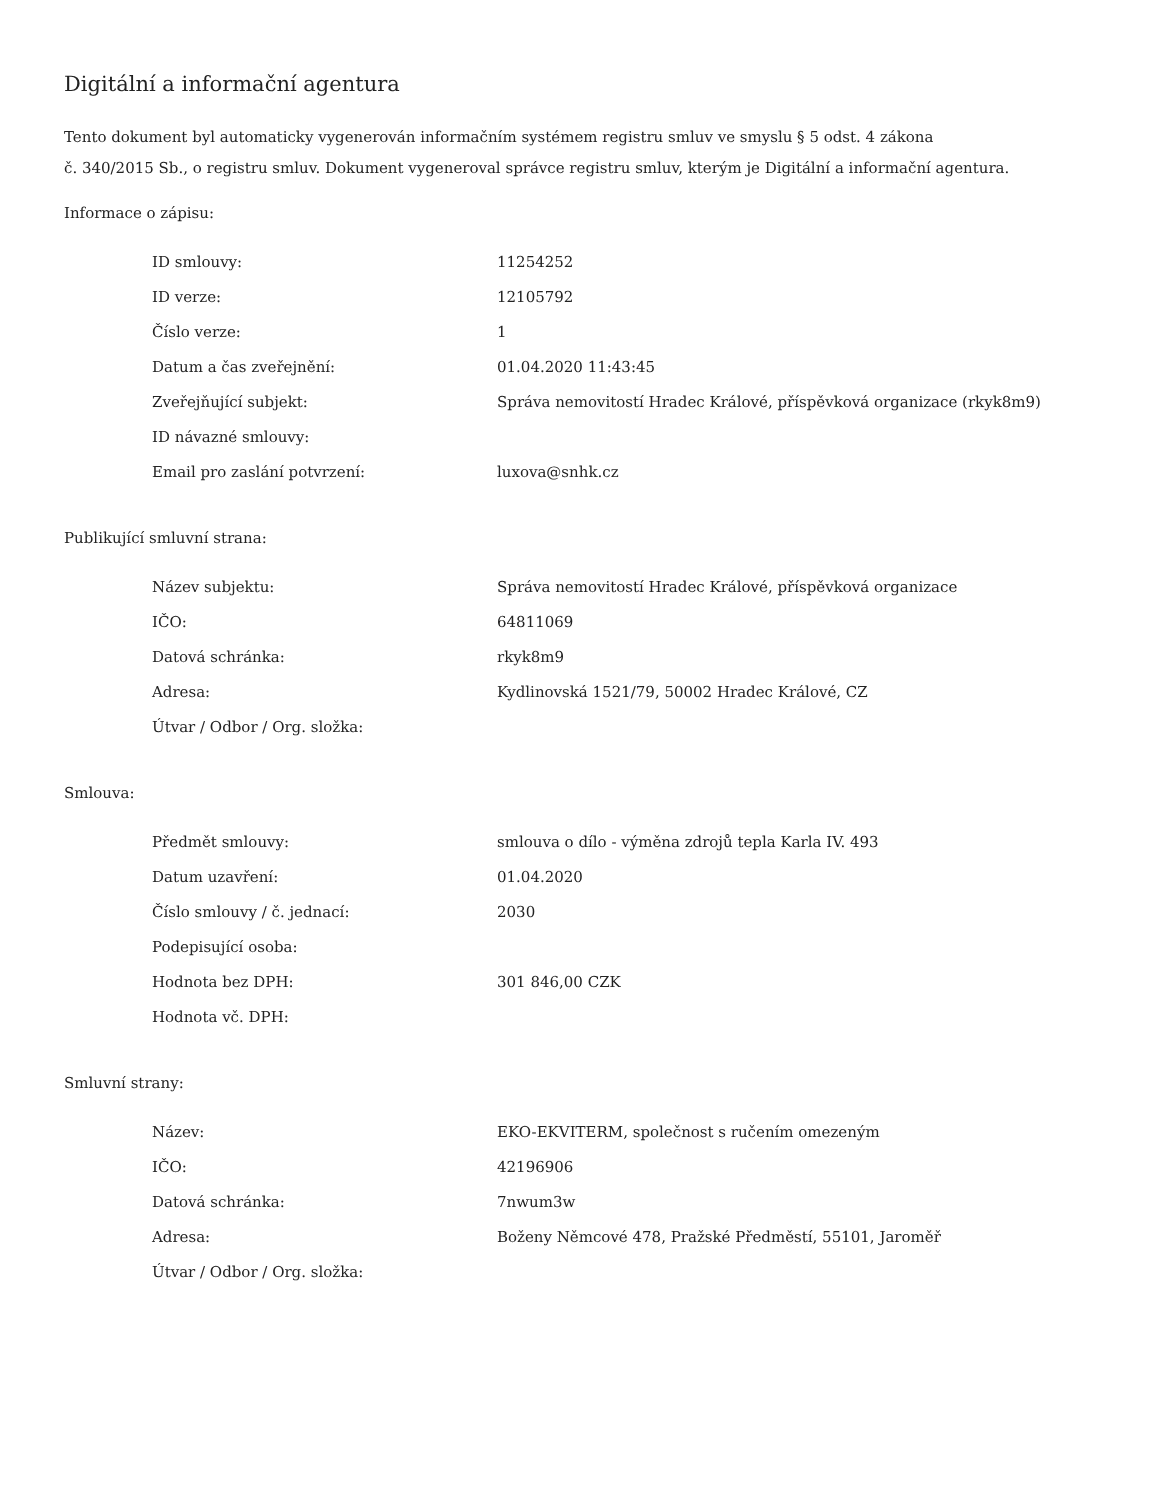Digitální a informační agentura
Tento dokument byl automaticky vygenerován informačním systémem registru smluv ve smyslu § 5 odst. 4 zákona
č. 340/2015 Sb., o registru smluv. Dokument vygeneroval správce registru smluv, kterým je Digitální a informační agentura.
Informace o zápisu:
| ID smlouvy: | 11254252 |
| ID verze: | 12105792 |
| Číslo verze: | 1 |
| Datum a čas zveřejnění: | 01.04.2020 11:43:45 |
| Zveřejňující subjekt: | Správa nemovitostí Hradec Králové, příspěvková organizace (rkyk8m9) |
| ID návazné smlouvy: | |
| Email pro zaslání potvrzení: | luxova@snhk.cz |
Publikující smluvní strana:
| Název subjektu: | Správa nemovitostí Hradec Králové, příspěvková organizace |
| IČO: | 64811069 |
| Datová schránka: | rkyk8m9 |
| Adresa: | Kydlinovská 1521/79, 50002 Hradec Králové, CZ |
| Útvar / Odbor / Org. složka: | |
Smlouva:
| Předmět smlouvy: | smlouva o dílo - výměna zdrojů tepla Karla IV. 493 |
| Datum uzavření: | 01.04.2020 |
| Číslo smlouvy / č. jednací: | 2030 |
| Podepisující osoba: | |
| Hodnota bez DPH: | 301 846,00 CZK |
| Hodnota vč. DPH: | |
Smluvní strany:
| Název: | EKO-EKVITERM, společnost s ručením omezeným |
| IČO: | 42196906 |
| Datová schránka: | 7nwum3w |
| Adresa: | Boženy Němcové 478, Pražské Předměstí, 55101, Jaroměř |
| Útvar / Odbor / Org. složka: | |